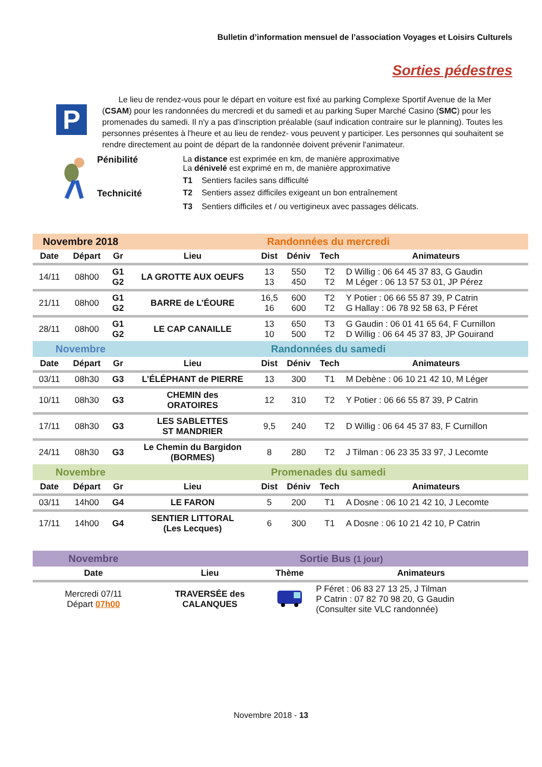Bulletin d’information mensuel de l’association Voyages et Loisirs Culturels
Sorties pédestres
P
Le lieu de rendez-vous pour le départ en voiture est fixé au parking Complexe Sportif Avenue de la Mer (CSAM) pour les randonnées du mercredi et du samedi et au parking Super Marché Casino (SMC) pour les promenades du samedi. Il n'y a pas d'inscription préalable (sauf indication contraire sur le planning). Toutes les personnes présentes à l'heure et au lieu de rendez- vous peuvent y participer. Les personnes qui souhaitent se rendre directement au point de départ de la randonnée doivent prévenir l'animateur.
| Pénibilité | La distance est exprimée en km, de manière approximative La dénivelé est exprimé en m, de manière approximative | |
| | T1 | Sentiers faciles sans difficulté |
| Technicité | T2 | Sentiers assez difficiles exigeant un bon entraînement |
| | T3 | Sentiers difficiles et / ou vertigineux avec passages délicats. |
| Novembre 2018 | | | Randonnées du mercredi | | | | |
| Date | Départ | Gr | Lieu | Dist | Déniv | Tech | Animateurs |
| 14/11 | 08h00 | G1 G2 | LA GROTTE AUX OEUFS | 13 13 | 550 450 | T2 T2 | D Willig : 06 64 45 37 83, G Gaudin M Léger : 06 13 57 53 01, JP Pérez |
| 21/11 | 08h00 | G1 G2 | BARRE de L’ÉOURE | 16,5 16 | 600 600 | T2 T2 | Y Potier : 06 66 55 87 39, P Catrin G Hallay : 06 78 92 58 63, P Féret |
| 28/11 | 08h00 | G1 G2 | LE CAP CANAILLE | 13 10 | 650 500 | T3 T2 | G Gaudin : 06 01 41 65 64, F Curnillon D Willig : 06 64 45 37 83, JP Gouirand |
| Novembre | | | Randonnées du samedi | | | | |
| Date | Départ | Gr | Lieu | Dist | Déniv | Tech | Animateurs |
| 03/11 | 08h30 | G3 | L’ÉLÉPHANT de PIERRE | 13 | 300 | T1 | M Debène : 06 10 21 42 10, M Léger |
| 10/11 | 08h30 | G3 | CHEMIN des ORATOIRES | 12 | 310 | T2 | Y Potier : 06 66 55 87 39, P Catrin |
| 17/11 | 08h30 | G3 | LES SABLETTES ST MANDRIER | 9,5 | 240 | T2 | D Willig : 06 64 45 37 83, F Curnillon |
| 24/11 | 08h30 | G3 | Le Chemin du Bargidon (BORMES) | 8 | 280 | T2 | J Tilman : 06 23 35 33 97, J Lecomte |
| Novembre | | | Promenades du samedi | | | | |
| Date | Départ | Gr | Lieu | Dist | Déniv | Tech | Animateurs |
| 03/11 | 14h00 | G4 | LE FARON | 5 | 200 | T1 | A Dosne : 06 10 21 42 10, J Lecomte |
| 17/11 | 14h00 | G4 | SENTIER LITTORAL (Les Lecques) | 6 | 300 | T1 | A Dosne : 06 10 21 42 10, P Catrin |
| Novembre | Sortie Bus (1 jour) | | |
| Date | Lieu | Thème | Animateurs |
| Mercredi 07/11 Départ 07h00 | TRAVERSÉE des CALANQUES | | P Féret : 06 83 27 13 25, J Tilman P Catrin : 07 82 70 98 20, G Gaudin (Consulter site VLC randonnée) |
Novembre 2018 - 13